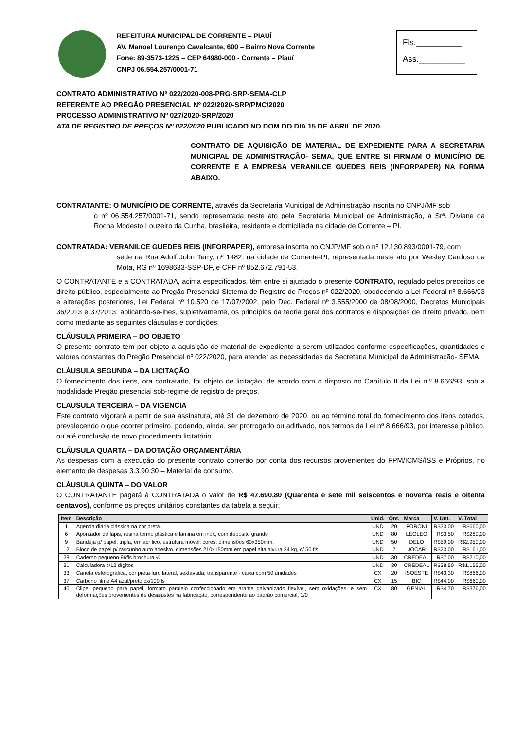REFEITURA MUNICIPAL DE CORRENTE – PIAUÍ
AV. Manoel Lourenço Cavalcante, 600 – Bairro Nova Corrente
Fone: 89-3573-1225 – CEP 64980-000 - Corrente – Piauí
CNPJ 06.554.257/0001-71
Fls.__________
Ass.__________
CONTRATO ADMINISTRATIVO Nº 022/2020-008-PRG-SRP-SEMA-CLP
REFERENTE AO PREGÃO PRESENCIAL Nº 022/2020-SRP/PMC/2020
PROCESSO ADMINISTRATIVO Nº 027/2020-SRP/2020
ATA DE REGISTRO DE PREÇOS Nº 022/2020 PUBLICADO NO DOM DO DIA 15 DE ABRIL DE 2020.
CONTRATO DE AQUISIÇÃO DE MATERIAL DE EXPEDIENTE PARA A SECRETARIA MUNICIPAL DE ADMINISTRAÇÃO- SEMA, QUE ENTRE SI FIRMAM O MUNICÍPIO DE CORRENTE E A EMPRESA VERANILCE GUEDES REIS (INFORPAPER) NA FORMA ABAIXO.
CONTRATANTE: O MUNICÍPIO DE CORRENTE, através da Secretaria Municipal de Administração inscrita no CNPJ/MF sob
o nº 06.554.257/0001-71, sendo representada neste ato pela Secretária Municipal de Administração, a Srª. Diviane da Rocha Modesto Louzeiro da Cunha, brasileira, residente e domiciliada na cidade de Corrente – PI.
CONTRATADA: VERANILCE GUEDES REIS (INFORPAPER), empresa inscrita no CNJP/MF sob o nº 12.130.893/0001-79, com
sede na Rua Adolf John Terry, nº 1482, na cidade de Corrente-PI, representada neste ato por Wesley Cardoso da Mota, RG nº 1698633-SSP-DF, e CPF nº 852.672.791-53.
O CONTRATANTE e a CONTRATADA, acima especificados, têm entre si ajustado o presente CONTRATO, regulado pelos preceitos de direito público, especialmente ao Pregão Presencial Sistema de Registro de Preços nº 022/2020, obedecendo a Lei Federal nº 8.666/93 e alterações posteriores, Lei Federal nº 10.520 de 17/07/2002, pelo Dec. Federal nº 3.555/2000 de 08/08/2000, Decretos Municipais 36/2013 e 37/2013, aplicando-se-lhes, supletivamente, os princípios da teoria geral dos contratos e disposições de direito privado, bem como mediante as seguintes cláusulas e condições:
CLÁUSULA PRIMEIRA – DO OBJETO
O presente contrato tem por objeto a aquisição de material de expediente a serem utilizados conforme especificações, quantidades e valores constantes do Pregão Presencial nº 022/2020, para atender as necessidades da Secretaria Municipal de Administração- SEMA.
CLÁUSULA SEGUNDA – DA LICITAÇÃO
O fornecimento dos itens, ora contratado, foi objeto de licitação, de acordo com o disposto no Capítulo II da Lei n.º 8.666/93, sob a modalidade Pregão presencial sob-regime de registro de preços.
CLÁUSULA TERCEIRA – DA VIGÊNCIA
Este contrato vigorará a partir de sua assinatura, até 31 de dezembro de 2020, ou ao término total do fornecimento dos itens cotados, prevalecendo o que ocorrer primeiro, podendo, ainda, ser prorrogado ou aditivado, nos termos da Lei nº 8.666/93, por interesse público, ou até conclusão de novo procedimento licitatório.
CLÁUSULA QUARTA – DA DOTAÇÃO ORÇAMENTÁRIA
As despesas com a execução do presente contrato correrão por conta dos recursos provenientes do FPM/ICMS/ISS e Próprios, no elemento de despesas 3.3.90.30 – Material de consumo.
CLÁUSULA QUINTA – DO VALOR
O CONTRATANTE pagará à CONTRATADA o valor de R$ 47.690,80 (Quarenta e sete mil seiscentos e noventa reais e oitenta centavos), conforme os preços unitários constantes da tabela a seguir:
| Item | Descrição | Unid. | Qnt. | Marca | V. Unt. | V. Total |
| --- | --- | --- | --- | --- | --- | --- |
| 1 | Agenda diária clássica na cor preta. | UND | 20 | FORONI | R$33,00 | R$660,00 |
| 6 | Apontador de lápis, resina termo plástica e lamina em inox, com deposito grande | UND | 80 | LEOLEO | R$3,50 | R$280,00 |
| 9 | Bandeja p/ papel, tripla, em acrílico, estrutura móvel, cores, dimensões 60x350mm. | UND | 50 | DELO | R$59,00 | R$2.950,00 |
| 12 | Bloco de papel p/ rascunho auto adesivo, dimensões 210x150mm em papel alta alvura 24 kg, c/ 50 fls. | UND | 7 | JOCAR | R$23,00 | R$161,00 |
| 28 | Caderno pequeno 96fls brochura ¼ | UND | 30 | CREDEAL | R$7,00 | R$210,00 |
| 31 | Calculadora c/12 dígitos | UND | 30 | CREDEAL | R$38,50 | R$1.155,00 |
| 33 | Caneta esferográfica, cor preta furo lateral, sextavada, transparente - caixa com 50 unidades | CX | 20 | ISOESTE | R$43,30 | R$866,00 |
| 37 | Carbono filme A4 azul/preto cx/100fls | CX | 15 | BIC | R$44,00 | R$660,00 |
| 40 | Clipe, pequeno para papel, formato paralelo confeccionado em arame galvanizado flexível, sem oxidações, e sem deformações provenientes de desajustes na fabricação, correspondente ao padrão comercial, 1/0 | CX | 80 | GENIAL | R$4,70 | R$376,00 |